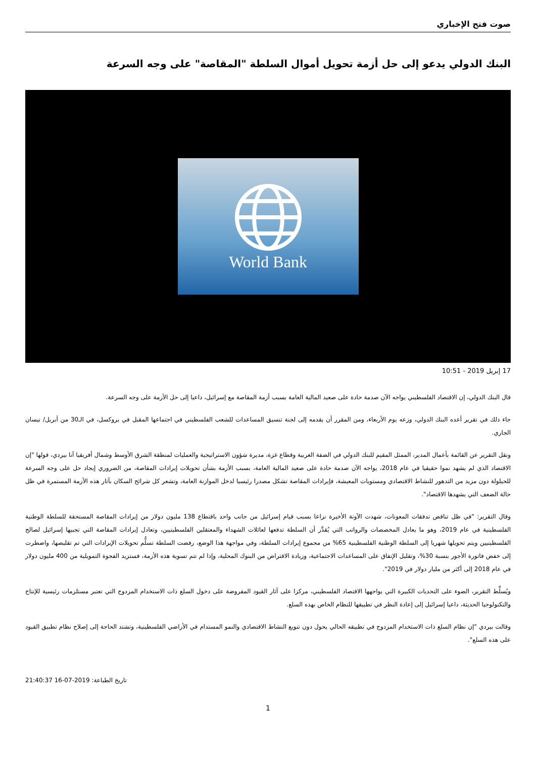صوت فتح الإخباري
البنك الدولي يدعو إلى حل أزمة تحويل أموال السلطة "المقاصة" على وجه السرعة
World Bank
17 إبريل 2019 - 10:51
قال البنك الدولي، إن الاقتصاد الفلسطيني يواجه الآن صدمة حادة على صعيد المالية العامة بسبب أزمة المقاصة مع إسرائيل، داعيا إلى حل الأزمة على وجه السرعة.
جاء ذلك في تقرير أعده البنك الدولي، وزعه يوم الأربعاء، ومن المقرر أن يقدمه إلى لجنة تنسيق المساعدات للشعب الفلسطيني في اجتماعها المقبل في بروكسل، في الـ30 من أبريل/ نيسان الجاري.
ونقل التقرير عن القائمة بأعمال المدير، الممثل المقيم للبنك الدولي في الضفة الغربية وقطاع غزة، مديرة شؤون الاستراتيجية والعمليات لمنطقة الشرق الأوسط وشمال أفريقيا آنا بيردي، قولها "إن الاقتصاد الذي لم يشهد نموا حقيقيا في عام 2018، يواجه الآن صدمة حادة على صعيد المالية العامة، بسبب الأزمة بشأن تحويلات إيرادات المقاصة، من الضروري إيجاد حل على وجه السرعة للحيلولة دون مزيد من التدهور للنشاط الاقتصادي ومستويات المعيشة، فإيرادات المقاصة تشكل مصدرا رئيسيا لدخل الموازنة العامة، وتشعر كل شرائح السكان بآثار هذه الأزمة المستمرة في ظل حالة الضعف التي يشهدها الاقتصاد".
وقال التقرير: "في ظل تناقص تدفقات المعونات، شهدت الآونة الأخيرة نزاعا بسبب قيام إسرائيل من جانب واحد باقتطاع 138 مليون دولار من إيرادات المقاصة المستحقة للسلطة الوطنية الفلسطينية في عام 2019، وهو ما يعادل المخصصات والرواتب التي يُقدَّر أن السلطة تدفعها لعائلات الشهداء والمعتقلين الفلسطينيين، وتعادل إيرادات المقاصة التي تجبيها إسرائيل لصالح الفلسطينيين ويتم تحويلها شهريا إلى السلطة الوطنية الفلسطينية 65% من مجموع إيرادات السلطة، وفي مواجهة هذا الوضع، رفضت السلطة تسلُّم تحويلات الإيرادات التي تم تقليصها، واضطرت إلى خفض فاتورة الأجور بنسبة 30%، وتقليل الإنفاق على المساعدات الاجتماعية، وزيادة الاقتراض من البنوك المحلية، وإذا لم تتم تسوية هذه الأزمة، فستزيد الفجوة التمويلية من 400 مليون دولار في عام 2018 إلى أكثر من مليار دولار في 2019".
ويُسلِّط التقرير، الضوء على التحديات الكبيرة التي يواجهها الاقتصاد الفلسطيني، مركزا على آثار القيود المفروضة على دخول السلع ذات الاستخدام المزدوج التي تعتبر مستلزمات رئيسية للإنتاج والتكنولوجيا الحديثة، داعيا إسرائيل إلى إعادة النظر في تطبيقها للنظام الخاص بهذه السلع.
وقالت بيردي "إن نظام السلع ذات الاستخدام المزدوج في تطبيقه الحالي يحول دون تنويع النشاط الاقتصادي والنمو المستدام في الأراضي الفلسطينية، وتشتد الحاجة إلى إصلاح نظام تطبيق القيود على هذه السلع".
تاريخ الطباعة: 2019-07-16 21:40:37
1